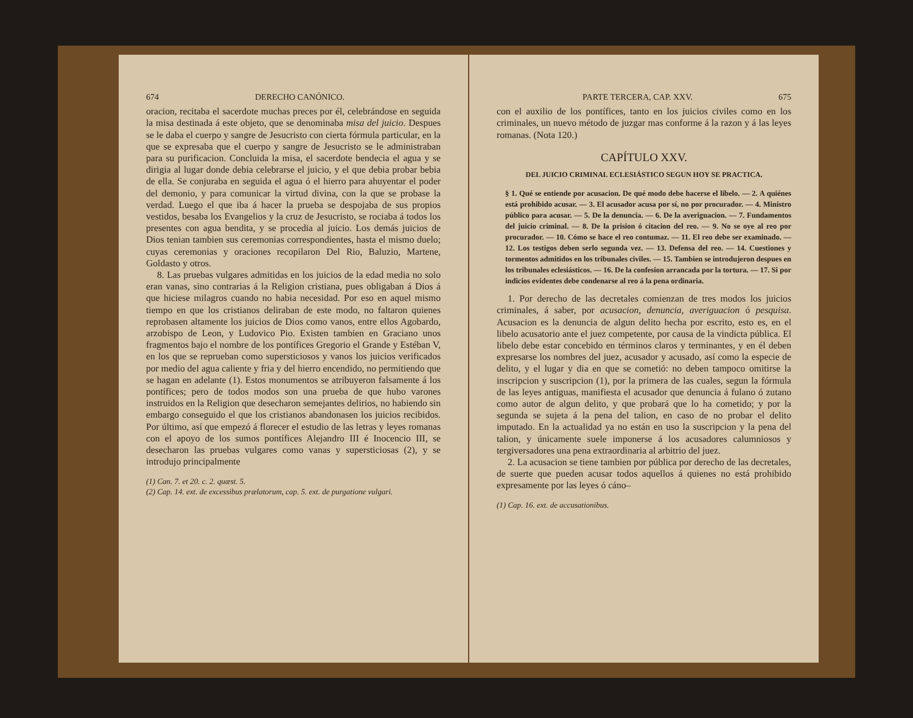674 DERECHO CANÓNICO.
oracion, recitaba el sacerdote muchas preces por él, celebrándose en seguida la misa destinada á este objeto, que se denominaba misa del juicio. Despues se le daba el cuerpo y sangre de Jesucristo con cierta fórmula particular, en la que se expresaba que el cuerpo y sangre de Jesucristo se le administraban para su purificacion. Concluida la misa, el sacerdote bendecia el agua y se dirigia al lugar donde debia celebrarse el juicio, y el que debia probar bebia de ella. Se conjuraba en seguida el agua ó el hierro para ahuyentar el poder del demonio, y para comunicar la virtud divina, con la que se probase la verdad. Luego el que iba á hacer la prueba se despojaba de sus propios vestidos, besaba los Evangelios y la cruz de Jesucristo, se rociaba á todos los presentes con agua bendita, y se procedia al juicio. Los demás juicios de Dios tenian tambien sus ceremonias correspondientes, hasta el mismo duelo; cuyas ceremonias y oraciones recopilaron Del Rio, Baluzio, Martene, Goldasto y otros.
8. Las pruebas vulgares admitidas en los juicios de la edad media no solo eran vanas, sino contrarias á la Religion cristiana, pues obligaban á Dios á que hiciese milagros cuando no habia necesidad. Por eso en aquel mismo tiempo en que los cristianos deliraban de este modo, no faltaron quienes reprobasen altamente los juicios de Dios como vanos, entre ellos Agobardo, arzobispo de Leon, y Ludovico Pio. Existen tambien en Graciano unos fragmentos bajo el nombre de los pontífices Gregorio el Grande y Estéban V, en los que se reprueban como supersticiosos y vanos los juicios verificados por medio del agua caliente y fria y del hierro encendido, no permitiendo que se hagan en adelante (1). Estos monumentos se atribuyeron falsamente á los pontífices; pero de todos modos son una prueba de que hubo varones instruidos en la Religion que desecharon semejantes delirios, no habiendo sin embargo conseguido el que los cristianos abandonasen los juicios recibidos. Por último, así que empezó á florecer el estudio de las letras y leyes romanas con el apoyo de los sumos pontífices Alejandro III é Inocencio III, se desecharon las pruebas vulgares como vanas y supersticiosas (2), y se introdujo principalmente
(1) Can. 7. et 20. c. 2. quæst. 5.
(2) Cap. 14. ext. de excessibus prælatorum, cap. 5. ext. de purgatione vulgari.
PARTE TERCERA, CAP. XXV. 675
con el auxilio de los pontífices, tanto en los juicios civiles como en los criminales, un nuevo método de juzgar mas conforme á la razon y á las leyes romanas. (Nota 120.)
CAPÍTULO XXV.
DEL JUICIO CRIMINAL ECLESIÁSTICO SEGUN HOY SE PRACTICA.
§ 1. Qué se entiende por acusacion. De qué modo debe hacerse el libelo. — 2. A quiénes está prohibido acusar. — 3. El acusador acusa por sí, no por procurador. — 4. Ministro público para acusar. — 5. De la denuncia. — 6. De la averiguacion. — 7. Fundamentos del juicio criminal. — 8. De la prision ó citacion del reo. — 9. No se oye al reo por procurador. — 10. Cómo se hace el reo contumaz. — 11. El reo debe ser examinado. — 12. Los testigos deben serlo segunda vez. — 13. Defensa del reo. — 14. Cuestiones y tormentos admitidos en los tribunales civiles. — 15. Tambien se introdujeron despues en los tribunales eclesiásticos. — 16. De la confesion arrancada por la tortura. — 17. Si por indicios evidentes debe condenarse al reo á la pena ordinaria.
1. Por derecho de las decretales comienzan de tres modos los juicios criminales, á saber, por acusacion, denuncia, averiguacion ó pesquisa. Acusacion es la denuncia de algun delito hecha por escrito, esto es, en el libelo acusatorio ante el juez competente, por causa de la vindicta pública. El libelo debe estar concebido en términos claros y terminantes, y en él deben expresarse los nombres del juez, acusador y acusado, así como la especie de delito, y el lugar y dia en que se cometió: no deben tampoco omitirse la inscripcion y suscripcion (1), por la primera de las cuales, segun la fórmula de las leyes antiguas, manifiesta el acusador que denuncia á fulano ó zutano como autor de algun delito, y que probará que lo ha cometido; y por la segunda se sujeta á la pena del talion, en caso de no probar el delito imputado. En la actualidad ya no están en uso la suscripcion y la pena del talion, y únicamente suele imponerse á los acusadores calumniosos y tergiversadores una pena extraordinaria al arbitrio del juez.
2. La acusacion se tiene tambien por pública por derecho de las decretales, de suerte que pueden acusar todos aquellos á quienes no está prohibido expresamente por las leyes ó cáno–
(1) Cap. 16. ext. de accusationibus.